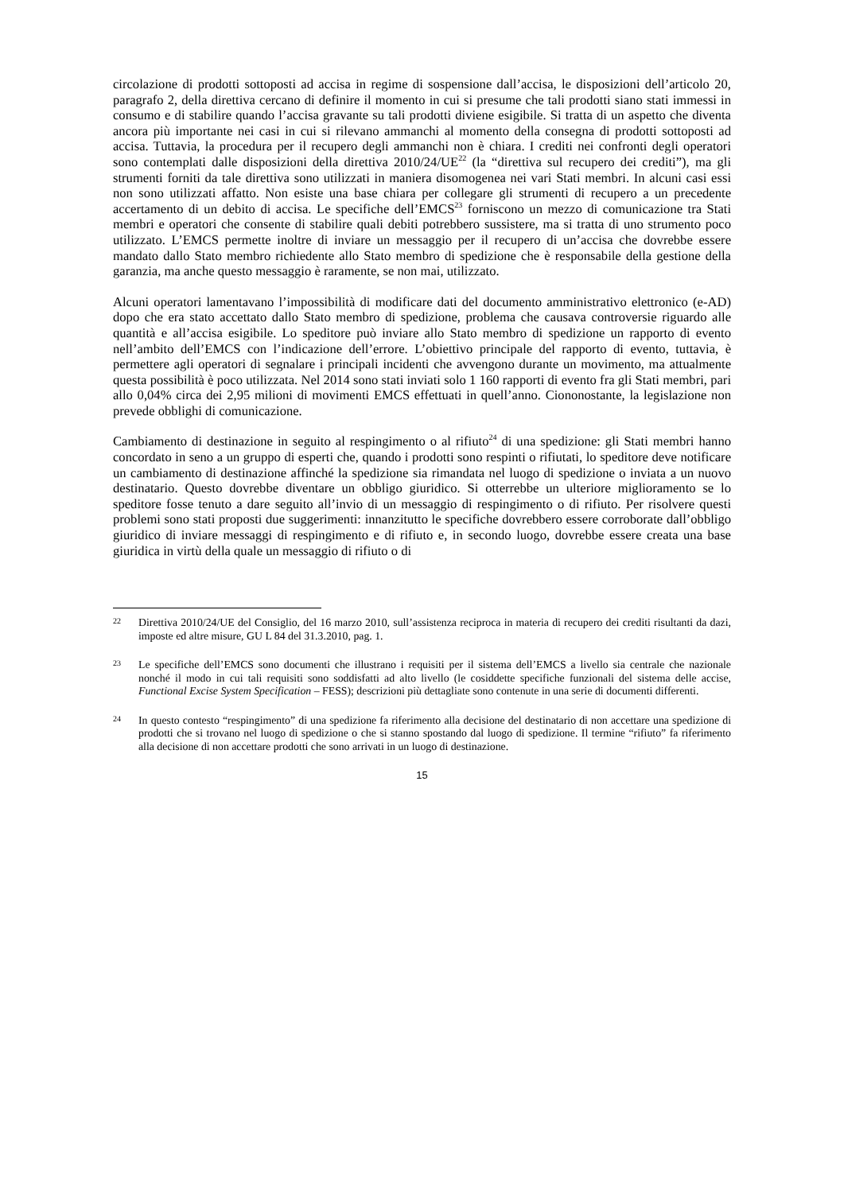circolazione di prodotti sottoposti ad accisa in regime di sospensione dall’accisa, le disposizioni dell’articolo 20, paragrafo 2, della direttiva cercano di definire il momento in cui si presume che tali prodotti siano stati immessi in consumo e di stabilire quando l’accisa gravante su tali prodotti diviene esigibile. Si tratta di un aspetto che diventa ancora più importante nei casi in cui si rilevano ammanchi al momento della consegna di prodotti sottoposti ad accisa. Tuttavia, la procedura per il recupero degli ammanchi non è chiara. I crediti nei confronti degli operatori sono contemplati dalle disposizioni della direttiva 2010/24/UE<sup>22</sup> (la “direttiva sul recupero dei crediti”), ma gli strumenti forniti da tale direttiva sono utilizzati in maniera disomogenea nei vari Stati membri. In alcuni casi essi non sono utilizzati affatto. Non esiste una base chiara per collegare gli strumenti di recupero a un precedente accertamento di un debito di accisa. Le specifiche dell’EMCS<sup>23</sup> forniscono un mezzo di comunicazione tra Stati membri e operatori che consente di stabilire quali debiti potrebbero sussistere, ma si tratta di uno strumento poco utilizzato. L’EMCS permette inoltre di inviare un messaggio per il recupero di un’accisa che dovrebbe essere mandato dallo Stato membro richiedente allo Stato membro di spedizione che è responsabile della gestione della garanzia, ma anche questo messaggio è raramente, se non mai, utilizzato.
Alcuni operatori lamentavano l’impossibilità di modificare dati del documento amministrativo elettronico (e-AD) dopo che era stato accettato dallo Stato membro di spedizione, problema che causava controversie riguardo alle quantità e all’accisa esigibile. Lo speditore può inviare allo Stato membro di spedizione un rapporto di evento nell’ambito dell’EMCS con l’indicazione dell’errore. L’obiettivo principale del rapporto di evento, tuttavia, è permettere agli operatori di segnalare i principali incidenti che avvengono durante un movimento, ma attualmente questa possibilità è poco utilizzata. Nel 2014 sono stati inviati solo 1 160 rapporti di evento fra gli Stati membri, pari allo 0,04% circa dei 2,95 milioni di movimenti EMCS effettuati in quell’anno. Ciononostante, la legislazione non prevede obblighi di comunicazione.
Cambiamento di destinazione in seguito al respingimento o al rifiuto<sup>24</sup> di una spedizione: gli Stati membri hanno concordato in seno a un gruppo di esperti che, quando i prodotti sono respinti o rifiutati, lo speditore deve notificare un cambiamento di destinazione affinché la spedizione sia rimandata nel luogo di spedizione o inviata a un nuovo destinatario. Questo dovrebbe diventare un obbligo giuridico. Si otterrebbe un ulteriore miglioramento se lo speditore fosse tenuto a dare seguito all’invio di un messaggio di respingimento o di rifiuto. Per risolvere questi problemi sono stati proposti due suggerimenti: innanzitutto le specifiche dovrebbero essere corroborate dall’obbligo giuridico di inviare messaggi di respingimento e di rifiuto e, in secondo luogo, dovrebbe essere creata una base giuridica in virtù della quale un messaggio di rifiuto o di
22 Direttiva 2010/24/UE del Consiglio, del 16 marzo 2010, sull’assistenza reciproca in materia di recupero dei crediti risultanti da dazi, imposte ed altre misure, GU L 84 del 31.3.2010, pag. 1.
23 Le specifiche dell’EMCS sono documenti che illustrano i requisiti per il sistema dell’EMCS a livello sia centrale che nazionale nonché il modo in cui tali requisiti sono soddisfatti ad alto livello (le cosiddette specifiche funzionali del sistema delle accise, Functional Excise System Specification – FESS); descrizioni più dettagliate sono contenute in una serie di documenti differenti.
24 In questo contesto “respingimento” di una spedizione fa riferimento alla decisione del destinatario di non accettare una spedizione di prodotti che si trovano nel luogo di spedizione o che si stanno spostando dal luogo di spedizione. Il termine “rifiuto” fa riferimento alla decisione di non accettare prodotti che sono arrivati in un luogo di destinazione.
15